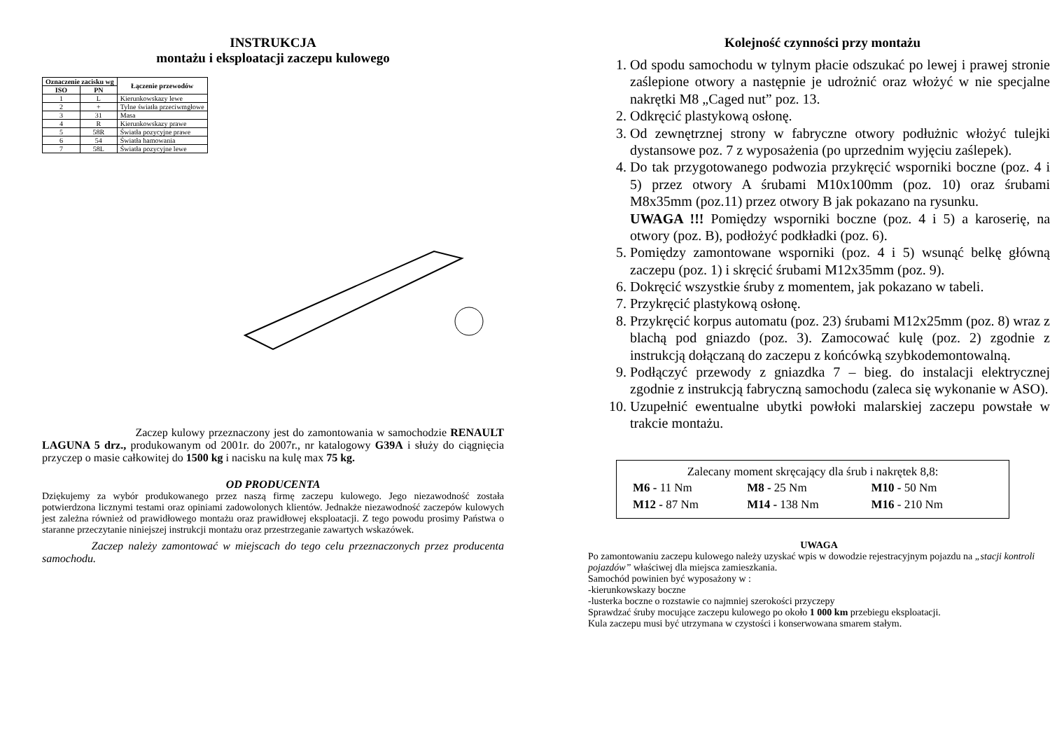INSTRUKCJA
montażu i eksploatacji zaczepu kulowego
| Oznaczenie zacisku wg | | Łączenie przewodów |
| --- | --- | --- |
| ISO | PN | |
| 1 | L | Kierunkowskazy lewe |
| 2 | + | Tylne światła przeciwmgłowe |
| 3 | 31 | Masa |
| 4 | R | Kierunkowskazy prawe |
| 5 | 58R | Światła pozycyjne prawe |
| 6 | 54 | Światła hamowania |
| 7 | 58L | Światła pozycyjne lewe |
Zaczep kulowy przeznaczony jest do zamontowania w samochodzie RENAULT LAGUNA 5 drz., produkowanym od 2001r. do 2007r., nr katalogowy G39A i służy do ciągnięcia przyczep o masie całkowitej do 1500 kg i nacisku na kulę max 75 kg.
OD PRODUCENTA
Dziękujemy za wybór produkowanego przez naszą firmę zaczepu kulowego. Jego niezawodność została potwierdzona licznymi testami oraz opiniami zadowolonych klientów. Jednakże niezawodność zaczepów kulowych jest zależna również od prawidłowego montażu oraz prawidłowej eksploatacji. Z tego powodu prosimy Państwa o staranne przeczytanie niniejszej instrukcji montażu oraz przestrzeganie zawartych wskazówek.
Zaczep należy zamontować w miejscach do tego celu przeznaczonych przez producenta samochodu.
Kolejność czynności przy montażu
1. Od spodu samochodu w tylnym płacie odszukać po lewej i prawej stronie zaślepione otwory a następnie je udrożnić oraz włożyć w nie specjalne nakrętki M8 „Caged nut” poz. 13.
2. Odkręcić plastykową osłonę.
3. Od zewnętrznej strony w fabryczne otwory podłużnic włożyć tulejki dystansowe poz. 7 z wyposażenia (po uprzednim wyjęciu zaślepek).
4. Do tak przygotowanego podwozia przykręcić wsporniki boczne (poz. 4 i 5) przez otwory A śrubami M10x100mm (poz. 10) oraz śrubami M8x35mm (poz.11) przez otwory B jak pokazano na rysunku.
UWAGA !!! Pomiędzy wsporniki boczne (poz. 4 i 5) a karoserię, na otwory (poz. B), podłożyć podkładki (poz. 6).
5. Pomiędzy zamontowane wsporniki (poz. 4 i 5) wsunąć belkę główną zaczepu (poz. 1) i skręcić śrubami M12x35mm (poz. 9).
6. Dokręcić wszystkie śruby z momentem, jak pokazano w tabeli.
7. Przykręcić plastykową osłonę.
8. Przykręcić korpus automatu (poz. 23) śrubami M12x25mm (poz. 8) wraz z blachą pod gniazdo (poz. 3). Zamocować kulę (poz. 2) zgodnie z instrukcją dołączaną do zaczepu z końcówką szybkodemontowalną.
9. Podłączyć przewody z gniazdka 7 – bieg. do instalacji elektrycznej zgodnie z instrukcją fabryczną samochodu (zaleca się wykonanie w ASO).
10. Uzupełnić ewentualne ubytki powłoki malarskiej zaczepu powstałe w trakcie montażu.
Zalecany moment skręcający dla śrub i nakrętek 8,8:
| M6 - 11 Nm | M8 - 25 Nm | M10 - 50 Nm |
| M12 - 87 Nm | M14 - 138 Nm | M16 - 210 Nm |
UWAGA
Po zamontowaniu zaczepu kulowego należy uzyskać wpis w dowodzie rejestracyjnym pojazdu na „stacji kontroli pojazdów” właściwej dla miejsca zamieszkania.
Samochód powinien być wyposażony w :
-kierunkowskazy boczne
-lusterka boczne o rozstawie co najmniej szerokości przyczepy
Sprawdzać śruby mocujące zaczepu kulowego po około 1 000 km przebiegu eksploatacji.
Kula zaczepu musi być utrzymana w czystości i konserwowana smarem stałym.